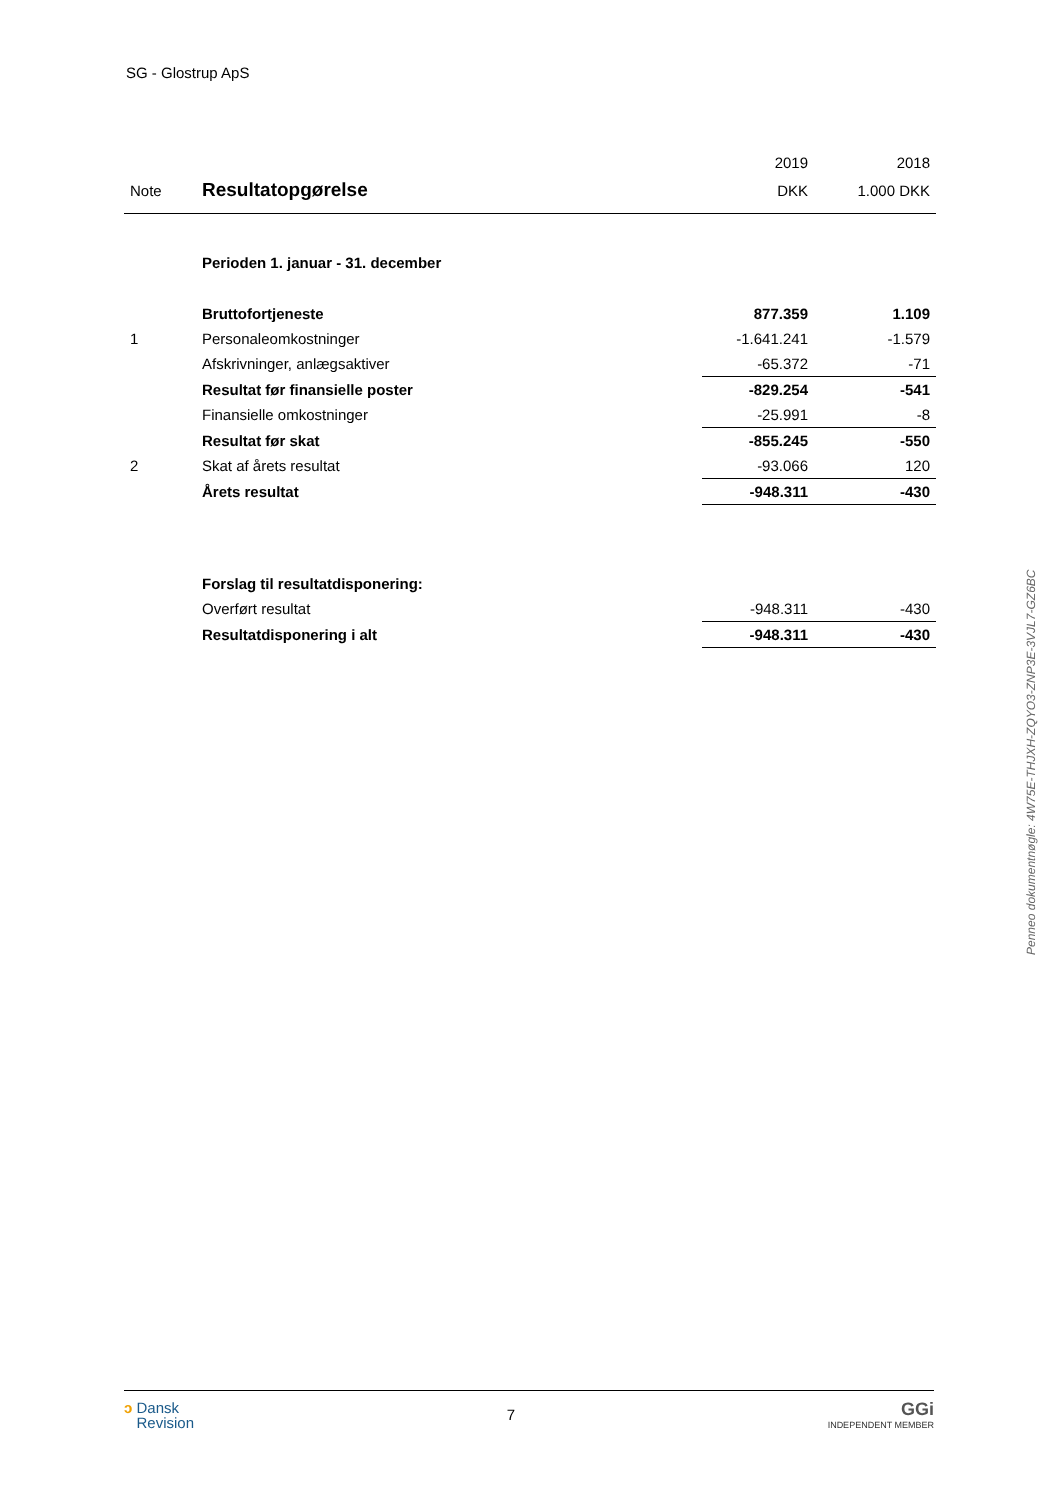SG - Glostrup ApS
| | | 2019 | 2018 |
| --- | --- | --- | --- |
| Note | Resultatopgørelse | DKK | 1.000 DKK |
| | Perioden 1. januar - 31. december | | |
| | Bruttofortjeneste | 877.359 | 1.109 |
| 1 | Personaleomkostninger | -1.641.241 | -1.579 |
| | Afskrivninger, anlægsaktiver | -65.372 | -71 |
| | Resultat før finansielle poster | -829.254 | -541 |
| | Finansielle omkostninger | -25.991 | -8 |
| | Resultat før skat | -855.245 | -550 |
| 2 | Skat af årets resultat | -93.066 | 120 |
| | Årets resultat | -948.311 | -430 |
| | Forslag til resultatdisponering: | | |
| | Overført resultat | -948.311 | -430 |
| | Resultatdisponering i alt | -948.311 | -430 |
Penneo dokumentnøgle: 4W75E-THJXH-ZQYO3-ZNP3E-3VJL7-GZ6BC
ↄ Dansk
Revision
7
GGi
INDEPENDENT MEMBER